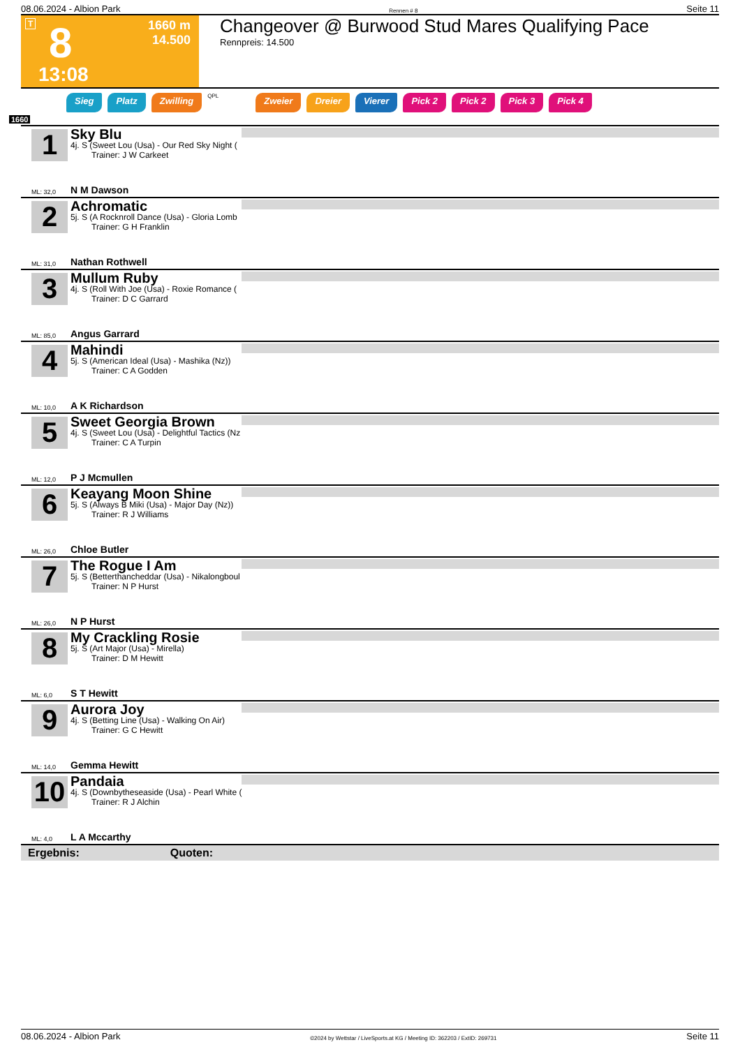08.06.2024 - Albion Park Rennen # 8 Seite 11
T 8
1660 m
14.500
13:08
Changeover @ Burwood Stud Mares Qualifying Pace
Rennpreis: 14.500
Sieg Platz Zwilling QPL Zweier Dreier Vierer Pick 2 Pick 2 Pick 3 Pick 4
1660
1
Sky Blu
4j. S (Sweet Lou (Usa) - Our Red Sky Night (
Trainer: J W Carkeet
ML: 32,0 N M Dawson
2
Achromatic
5j. S (A Rocknroll Dance (Usa) - Gloria Lomb
Trainer: G H Franklin
ML: 31,0 Nathan Rothwell
3
Mullum Ruby
4j. S (Roll With Joe (Usa) - Roxie Romance (
Trainer: D C Garrard
ML: 85,0 Angus Garrard
4
Mahindi
5j. S (American Ideal (Usa) - Mashika (Nz))
Trainer: C A Godden
ML: 10,0 A K Richardson
5
Sweet Georgia Brown
4j. S (Sweet Lou (Usa) - Delightful Tactics (Nz
Trainer: C A Turpin
ML: 12,0 P J Mcmullen
6
Keayang Moon Shine
5j. S (Always B Miki (Usa) - Major Day (Nz))
Trainer: R J Williams
ML: 26,0 Chloe Butler
7
The Rogue I Am
5j. S (Betterthancheddar (Usa) - Nikalongboul
Trainer: N P Hurst
ML: 26,0 N P Hurst
8
My Crackling Rosie
5j. S (Art Major (Usa) - Mirella)
Trainer: D M Hewitt
ML: 6,0 S T Hewitt
9
Aurora Joy
4j. S (Betting Line (Usa) - Walking On Air)
Trainer: G C Hewitt
ML: 14,0 Gemma Hewitt
10
Pandaia
4j. S (Downbytheseaside (Usa) - Pearl White (
Trainer: R J Alchin
ML: 4,0 L A Mccarthy
Ergebnis: Quoten:
08.06.2024 - Albion Park ©2024 by Wettstar / LiveSports.at KG / Meeting ID: 362203 / ExtID: 269731 Seite 11